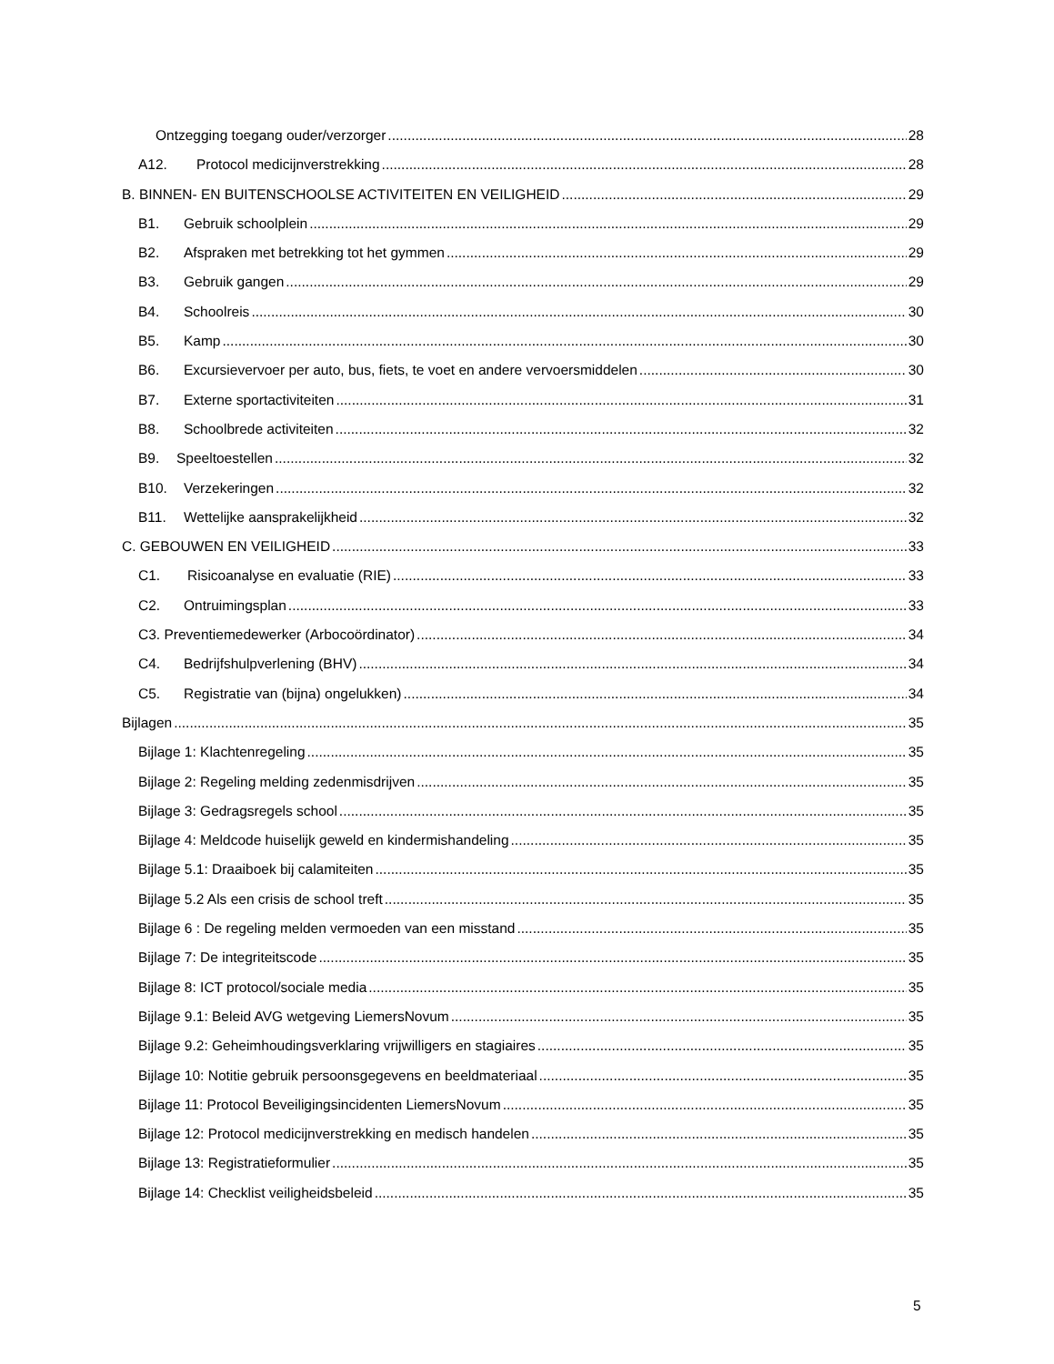Ontzegging toegang ouder/verzorger 28
A12. Protocol medicijnverstrekking 28
B. BINNEN- EN BUITENSCHOOLSE ACTIVITEITEN EN VEILIGHEID 29
B1. Gebruik schoolplein 29
B2. Afspraken met betrekking tot het gymmen 29
B3. Gebruik gangen 29
B4. Schoolreis 30
B5. Kamp 30
B6. Excursievervoer per auto, bus, fiets, te voet en andere vervoersmiddelen 30
B7. Externe sportactiviteiten 31
B8. Schoolbrede activiteiten 32
B9. Speeltoestellen 32
B10. Verzekeringen 32
B11. Wettelijke aansprakelijkheid 32
C. GEBOUWEN EN VEILIGHEID 33
C1. Risicoanalyse en evaluatie (RIE) 33
C2. Ontruimingsplan 33
C3. Preventiemedewerker (Arbocoördinator) 34
C4. Bedrijfshulpverlening (BHV) 34
C5. Registratie van (bijna) ongelukken) 34
Bijlagen 35
Bijlage 1: Klachtenregeling 35
Bijlage 2: Regeling melding zedenmisdrijven 35
Bijlage 3: Gedragsregels school 35
Bijlage 4: Meldcode huiselijk geweld en kindermishandeling 35
Bijlage 5.1: Draaiboek bij calamiteiten 35
Bijlage 5.2 Als een crisis de school treft 35
Bijlage 6 : De regeling melden vermoeden van een misstand 35
Bijlage 7: De integriteitscode 35
Bijlage 8: ICT protocol/sociale media 35
Bijlage 9.1: Beleid AVG wetgeving LiemersNovum 35
Bijlage 9.2: Geheimhoudingsverklaring vrijwilligers en stagiaires 35
Bijlage 10: Notitie gebruik persoonsgegevens en beeldmateriaal 35
Bijlage 11: Protocol Beveiligingsincidenten LiemersNovum 35
Bijlage 12: Protocol medicijnverstrekking en medisch handelen 35
Bijlage 13: Registratieformulier 35
Bijlage 14: Checklist veiligheidsbeleid 35
5